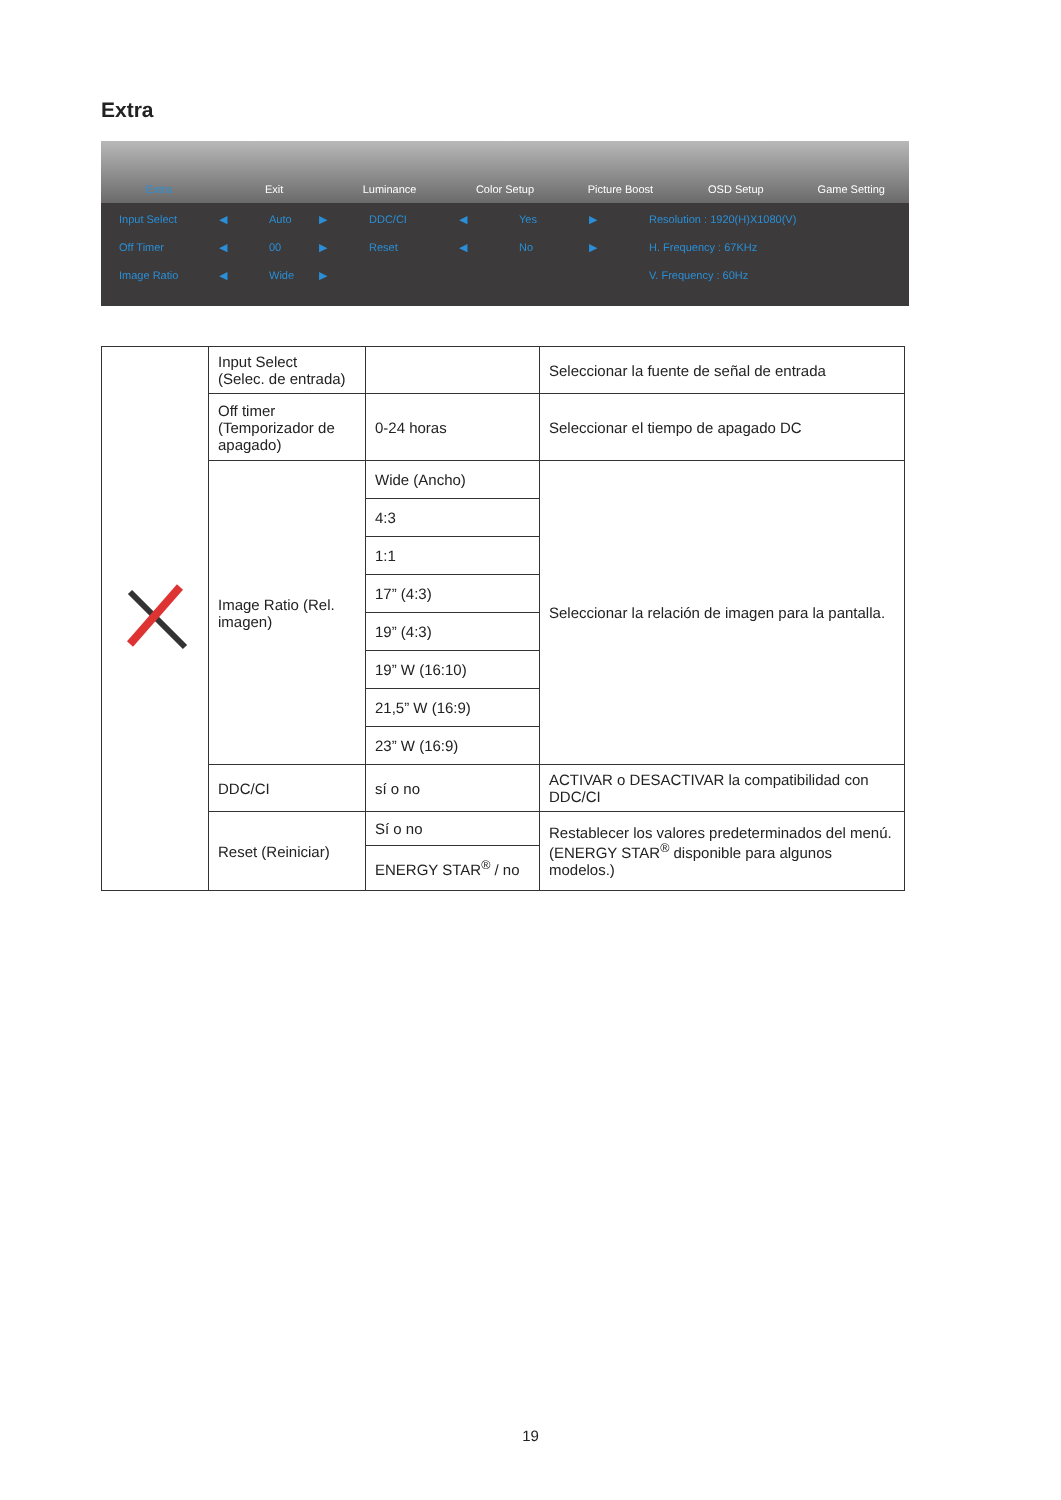Extra
Extra Exit Luminance Color Setup Picture Boost OSD Setup Game Setting
Input Select
◀
Auto
▶
DDC/CI
◀
Yes
▶
Resolution : 1920(H)X1080(V)
Off Timer
◀
00
▶
Reset
◀
No
▶
H. Frequency : 67KHz
Image Ratio
◀
Wide
▶
V. Frequency : 60Hz
| | Input Select (Selec. de entrada) | | Seleccionar la fuente de señal de entrada |
| | Off timer (Temporizador de apagado) | 0-24 horas | Seleccionar el tiempo de apagado DC |
| | Image Ratio (Rel. imagen) | Wide (Ancho) | Seleccionar la relación de imagen para la pantalla. |
| | | 4:3 | |
| | | 1:1 | |
| | | 17” (4:3) | |
| | | 19” (4:3) | |
| | | 19” W (16:10) | |
| | | 21,5” W (16:9) | |
| | | 23” W (16:9) | |
| | DDC/CI | sí o no | ACTIVAR o DESACTIVAR la compatibilidad con DDC/CI |
| | Reset (Reiniciar) | Sí o no | Restablecer los valores predeterminados del menú. (ENERGY STAR<sup>®</sup> disponible para algunos modelos.) |
| | | ENERGY STAR<sup>®</sup> / no | |
19